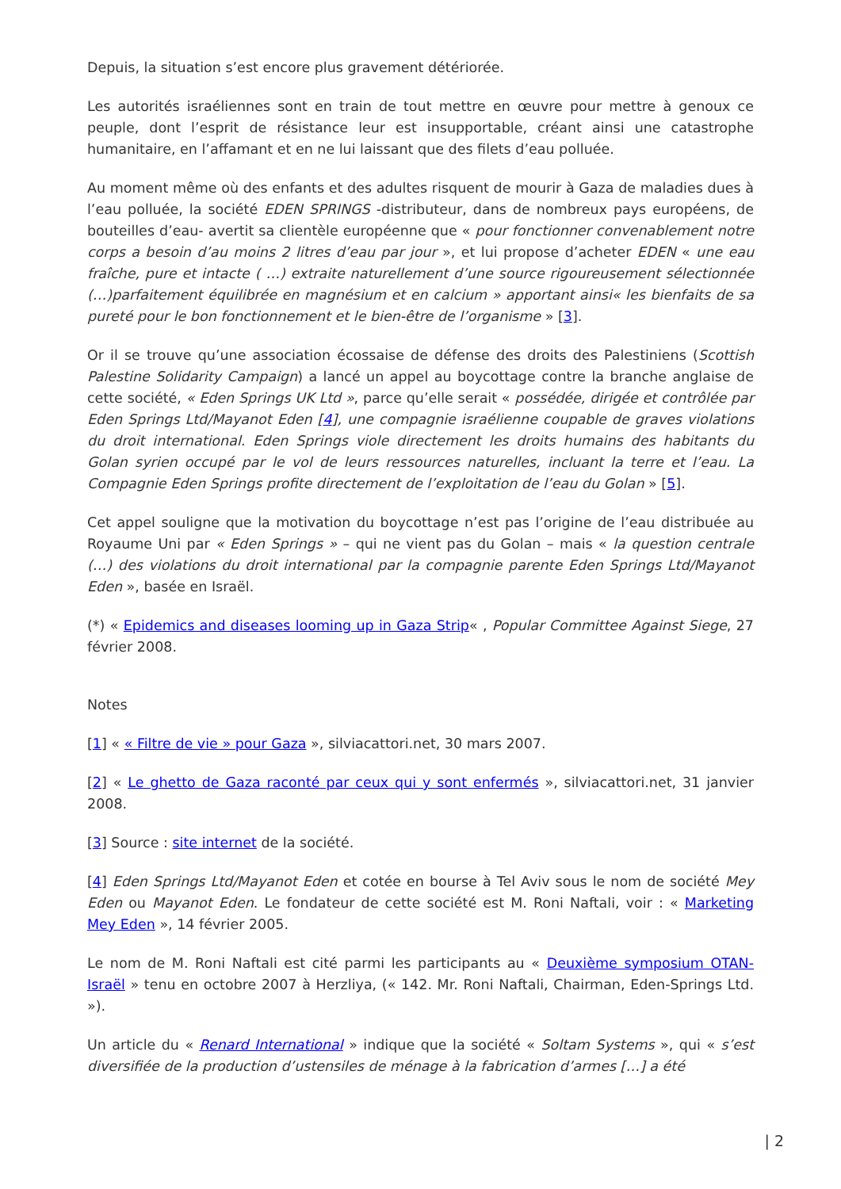Depuis, la situation s’est encore plus gravement détériorée.
Les autorités israéliennes sont en train de tout mettre en œuvre pour mettre à genoux ce peuple, dont l’esprit de résistance leur est insupportable, créant ainsi une catastrophe humanitaire, en l’affamant et en ne lui laissant que des filets d’eau polluée.
Au moment même où des enfants et des adultes risquent de mourir à Gaza de maladies dues à l’eau polluée, la société EDEN SPRINGS -distributeur, dans de nombreux pays européens, de bouteilles d’eau- avertit sa clientèle européenne que « pour fonctionner convenablement notre corps a besoin d’au moins 2 litres d’eau par jour », et lui propose d’acheter EDEN « une eau fraîche, pure et intacte ( …) extraite naturellement d’une source rigoureusement sélectionnée (…)parfaitement équilibrée en magnésium et en calcium » apportant ainsi« les bienfaits de sa pureté pour le bon fonctionnement et le bien-être de l’organisme » [3].
Or il se trouve qu’une association écossaise de défense des droits des Palestiniens (Scottish Palestine Solidarity Campaign) a lancé un appel au boycottage contre la branche anglaise de cette société, « Eden Springs UK Ltd », parce qu’elle serait « possédée, dirigée et contrôlée par Eden Springs Ltd/Mayanot Eden [4], une compagnie israélienne coupable de graves violations du droit international. Eden Springs viole directement les droits humains des habitants du Golan syrien occupé par le vol de leurs ressources naturelles, incluant la terre et l’eau. La Compagnie Eden Springs profite directement de l’exploitation de l’eau du Golan » [5].
Cet appel souligne que la motivation du boycottage n’est pas l’origine de l’eau distribuée au Royaume Uni par « Eden Springs » – qui ne vient pas du Golan – mais « la question centrale (…) des violations du droit international par la compagnie parente Eden Springs Ltd/Mayanot Eden », basée en Israël.
(*) « Epidemics and diseases looming up in Gaza Strip« , Popular Committee Against Siege, 27 février 2008.
Notes
[1] « « Filtre de vie » pour Gaza », silviacattori.net, 30 mars 2007.
[2] « Le ghetto de Gaza raconté par ceux qui y sont enfermés », silviacattori.net, 31 janvier 2008.
[3] Source : site internet de la société.
[4] Eden Springs Ltd/Mayanot Eden et cotée en bourse à Tel Aviv sous le nom de société Mey Eden ou Mayanot Eden. Le fondateur de cette société est M. Roni Naftali, voir : « Marketing Mey Eden », 14 février 2005.
Le nom de M. Roni Naftali est cité parmi les participants au « Deuxième symposium OTAN-Israël » tenu en octobre 2007 à Herzliya, (« 142. Mr. Roni Naftali, Chairman, Eden-Springs Ltd. »).
Un article du « Renard International » indique que la société « Soltam Systems », qui « s’est diversifiée de la production d’ustensiles de ménage à la fabrication d’armes […] a été
| 2